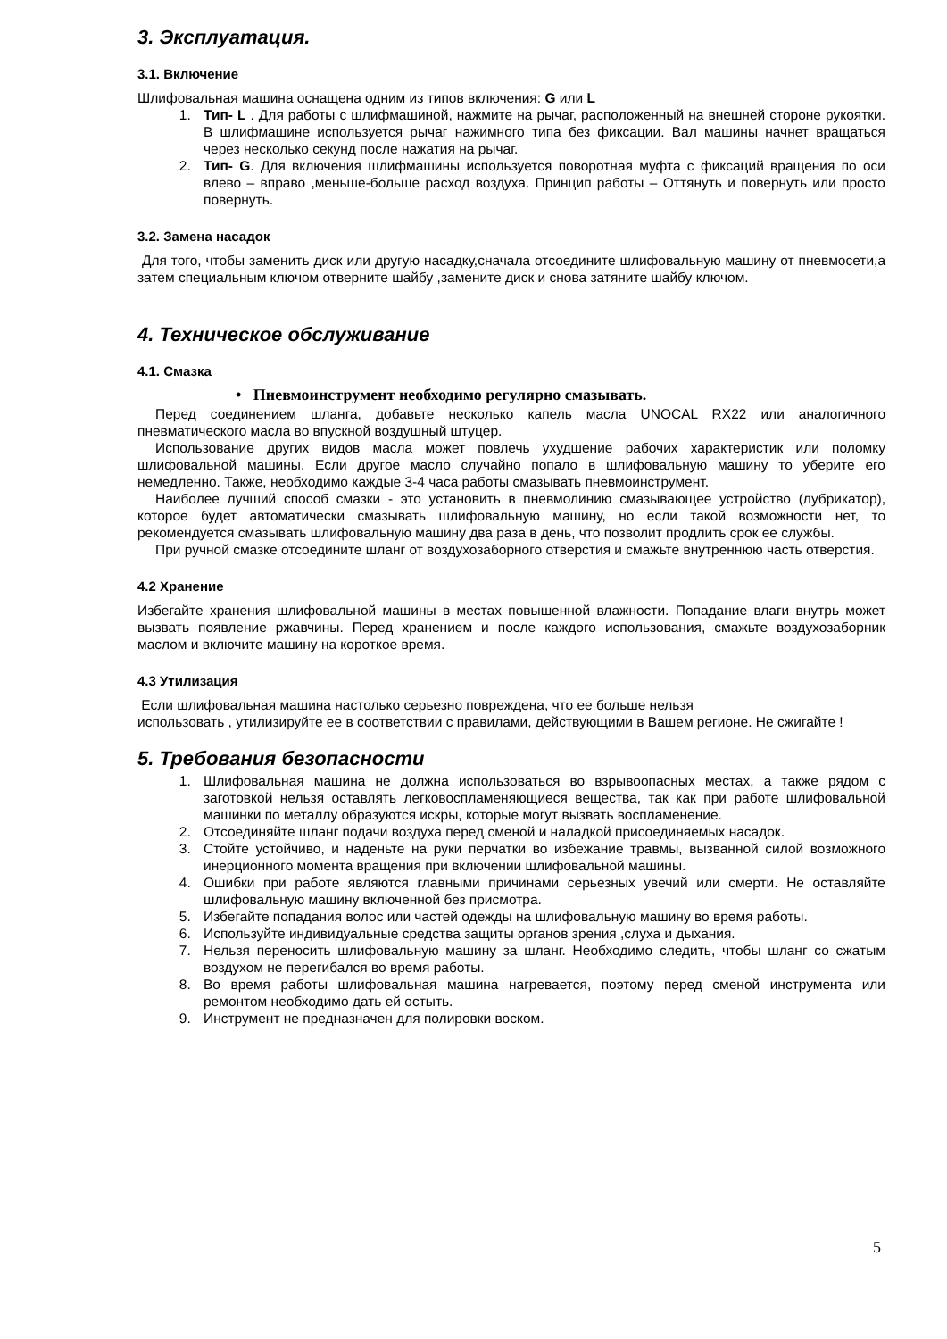3. Эксплуатация.
3.1. Включение
Шлифовальная машина оснащена одним из типов включения: G или L
1. Тип- L . Для работы с шлифмашиной, нажмите на рычаг, расположенный на внешней стороне рукоятки. В шлифмашине используется рычаг нажимного типа без фиксации. Вал машины начнет вращаться через несколько секунд после нажатия на рычаг.
2. Тип- G. Для включения шлифмашины используется поворотная муфта с фиксаций вращения по оси влево – вправо ,меньше-больше расход воздуха. Принцип работы – Оттянуть и повернуть или просто повернуть.
3.2. Замена насадок
Для того, чтобы заменить диск или другую насадку,сначала отсоедините шлифовальную машину от пневмосети,а затем специальным ключом отверните шайбу ,замените диск и снова затяните шайбу ключом.
4. Техническое обслуживание
4.1. Смазка
• Пневмоинструмент необходимо регулярно смазывать.
Перед соединением шланга, добавьте несколько капель масла UNOCAL RX22 или аналогичного пневматического масла во впускной воздушный штуцер.
Использование других видов масла может повлечь ухудшение рабочих характеристик или поломку шлифовальной машины. Если другое масло случайно попало в шлифовальную машину то уберите его немедленно. Также, необходимо каждые 3-4 часа работы смазывать пневмоинструмент.
Наиболее лучший способ смазки - это установить в пневмолинию смазывающее устройство (лубрикатор), которое будет автоматически смазывать шлифовальную машину, но если такой возможности нет, то рекомендуется смазывать шлифовальную машину два раза в день, что позволит продлить срок ее службы.
При ручной смазке отсоедините шланг от воздухозаборного отверстия и смажьте внутреннюю часть отверстия.
4.2 Хранение
Избегайте хранения шлифовальной машины в местах повышенной влажности. Попадание влаги внутрь может вызвать появление ржавчины. Перед хранением и после каждого использования, смажьте воздухозаборник маслом и включите машину на короткое время.
4.3 Утилизация
Если шлифовальная машина настолько серьезно повреждена, что ее больше нельзя
использовать , утилизируйте ее в соответствии с правилами, действующими в Вашем регионе. Не сжигайте !
5. Требования безопасности
1. Шлифовальная машина не должна использоваться во взрывоопасных местах, а также рядом с заготовкой нельзя оставлять легковоспламеняющиеся вещества, так как при работе шлифовальной машинки по металлу образуются искры, которые могут вызвать воспламенение.
2. Отсоединяйте шланг подачи воздуха перед сменой и наладкой присоединяемых насадок.
3. Стойте устойчиво, и наденьте на руки перчатки во избежание травмы, вызванной силой возможного инерционного момента вращения при включении шлифовальной машины.
4. Ошибки при работе являются главными причинами серьезных увечий или смерти. Не оставляйте шлифовальную машину включенной без присмотра.
5. Избегайте попадания волос или частей одежды на шлифовальную машину во время работы.
6. Используйте индивидуальные средства защиты органов зрения ,слуха и дыхания.
7. Нельзя переносить шлифовальную машину за шланг. Необходимо следить, чтобы шланг со сжатым воздухом не перегибался во время работы.
8. Во время работы шлифовальная машина нагревается, поэтому перед сменой инструмента или ремонтом необходимо дать ей остыть.
9. Инструмент не предназначен для полировки воском.
5